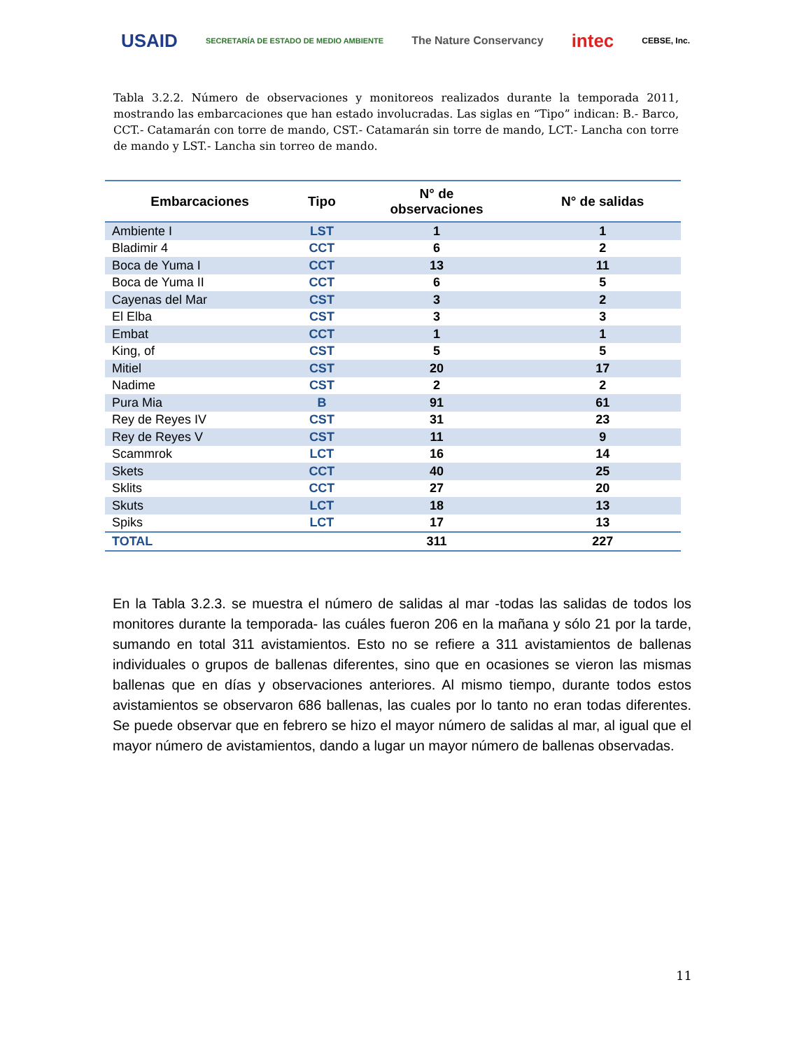USAID SECRETARÍA DE ESTADO DE MEDIO AMBIENTE The Nature Conservancy intec CEBSE, Inc.
Tabla 3.2.2. Número de observaciones y monitoreos realizados durante la temporada 2011, mostrando las embarcaciones que han estado involucradas. Las siglas en “Tipo” indican: B.- Barco, CCT.- Catamarán con torre de mando, CST.- Catamarán sin torre de mando, LCT.- Lancha con torre de mando y LST.- Lancha sin torreo de mando.
| Embarcaciones | Tipo | N° de observaciones | N° de salidas |
| --- | --- | --- | --- |
| Ambiente I | LST | 1 | 1 |
| Bladimir 4 | CCT | 6 | 2 |
| Boca de Yuma I | CCT | 13 | 11 |
| Boca de Yuma II | CCT | 6 | 5 |
| Cayenas del Mar | CST | 3 | 2 |
| El Elba | CST | 3 | 3 |
| Embat | CCT | 1 | 1 |
| King, of | CST | 5 | 5 |
| Mitiel | CST | 20 | 17 |
| Nadime | CST | 2 | 2 |
| Pura Mia | B | 91 | 61 |
| Rey de Reyes IV | CST | 31 | 23 |
| Rey de Reyes V | CST | 11 | 9 |
| Scammrok | LCT | 16 | 14 |
| Skets | CCT | 40 | 25 |
| Sklits | CCT | 27 | 20 |
| Skuts | LCT | 18 | 13 |
| Spiks | LCT | 17 | 13 |
| TOTAL | | 311 | 227 |
En la Tabla 3.2.3. se muestra el número de salidas al mar -todas las salidas de todos los monitores durante la temporada- las cuáles fueron 206 en la mañana y sólo 21 por la tarde, sumando en total 311 avistamientos. Esto no se refiere a 311 avistamientos de ballenas individuales o grupos de ballenas diferentes, sino que en ocasiones se vieron las mismas ballenas que en días y observaciones anteriores. Al mismo tiempo, durante todos estos avistamientos se observaron 686 ballenas, las cuales por lo tanto no eran todas diferentes. Se puede observar que en febrero se hizo el mayor número de salidas al mar, al igual que el mayor número de avistamientos, dando a lugar un mayor número de ballenas observadas.
11